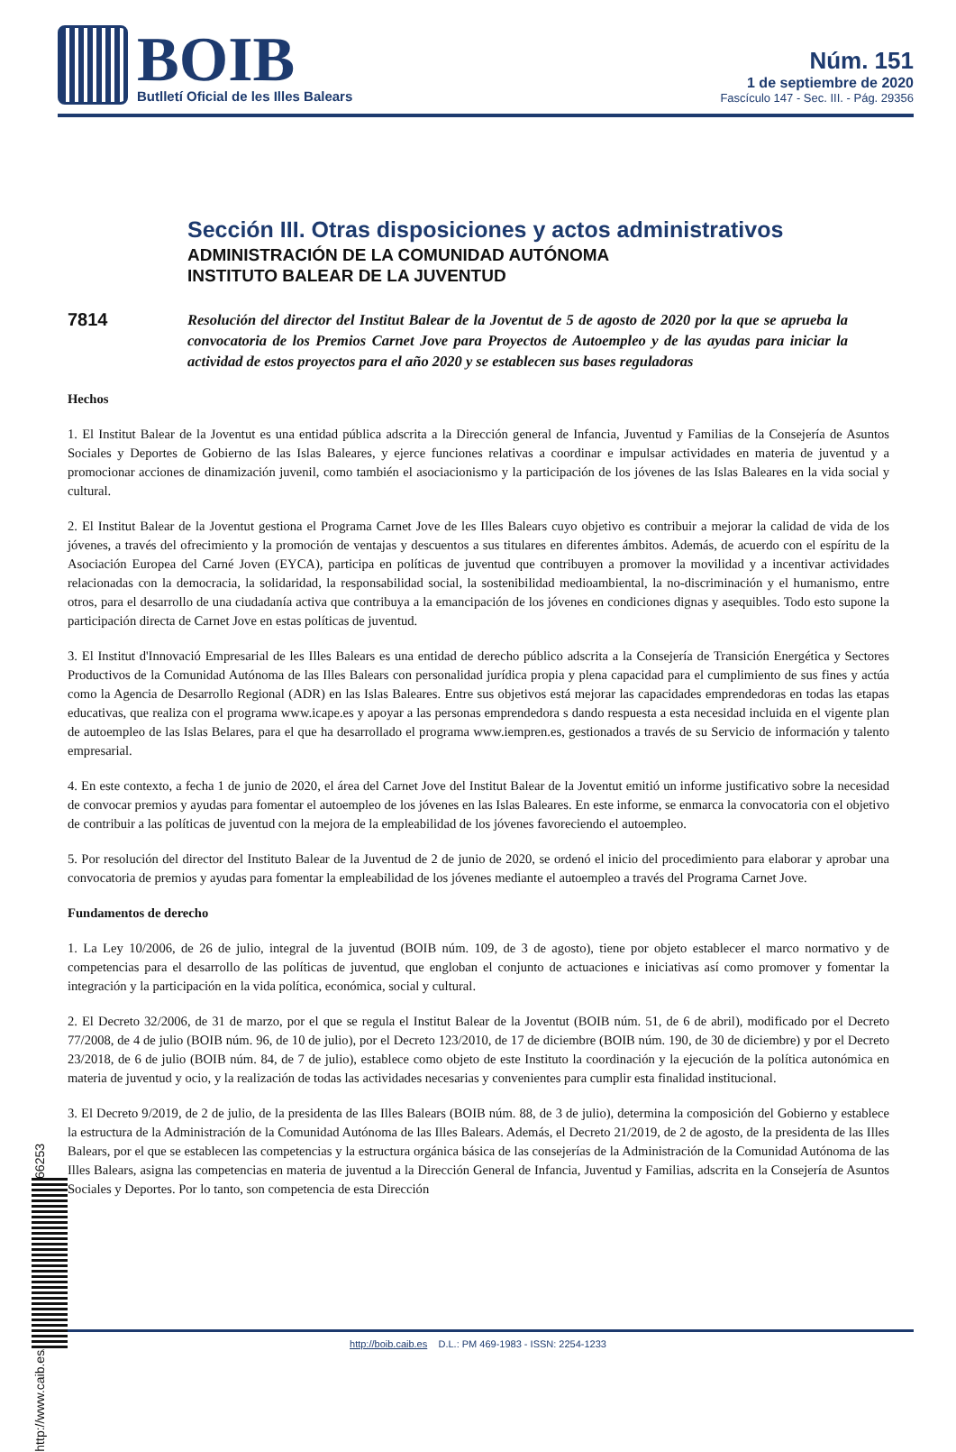BOIB
Butlletí Oficial de les Illes Balears
Núm. 151
1 de septiembre de 2020
Fascículo 147 - Sec. III. - Pág. 29356
Sección III. Otras disposiciones y actos administrativos
ADMINISTRACIÓN DE LA COMUNIDAD AUTÓNOMA
INSTITUTO BALEAR DE LA JUVENTUD
7814
Resolución del director del Institut Balear de la Joventut de 5 de agosto de 2020 por la que se aprueba la convocatoria de los Premios Carnet Jove para Proyectos de Autoempleo y de las ayudas para iniciar la actividad de estos proyectos para el año 2020 y se establecen sus bases reguladoras
Hechos
1. El Institut Balear de la Joventut es una entidad pública adscrita a la Dirección general de Infancia, Juventud y Familias de la Consejería de Asuntos Sociales y Deportes de Gobierno de las Islas Baleares, y ejerce funciones relativas a coordinar e impulsar actividades en materia de juventud y a promocionar acciones de dinamización juvenil, como también el asociacionismo y la participación de los jóvenes de las Islas Baleares en la vida social y cultural.
2. El Institut Balear de la Joventut gestiona el Programa Carnet Jove de les Illes Balears cuyo objetivo es contribuir a mejorar la calidad de vida de los jóvenes, a través del ofrecimiento y la promoción de ventajas y descuentos a sus titulares en diferentes ámbitos. Además, de acuerdo con el espíritu de la Asociación Europea del Carné Joven (EYCA), participa en políticas de juventud que contribuyen a promover la movilidad y a incentivar actividades relacionadas con la democracia, la solidaridad, la responsabilidad social, la sostenibilidad medioambiental, la no-discriminación y el humanismo, entre otros, para el desarrollo de una ciudadanía activa que contribuya a la emancipación de los jóvenes en condiciones dignas y asequibles. Todo esto supone la participación directa de Carnet Jove en estas políticas de juventud.
3. El Institut d'Innovació Empresarial de les Illes Balears es una entidad de derecho público adscrita a la Consejería de Transición Energética y Sectores Productivos de la Comunidad Autónoma de las Illes Balears con personalidad jurídica propia y plena capacidad para el cumplimiento de sus fines y actúa como la Agencia de Desarrollo Regional (ADR) en las Islas Baleares. Entre sus objetivos está mejorar las capacidades emprendedoras en todas las etapas educativas, que realiza con el programa www.icape.es y apoyar a las personas emprendedora s dando respuesta a esta necesidad incluida en el vigente plan de autoempleo de las Islas Belares, para el que ha desarrollado el programa www.iempren.es, gestionados a través de su Servicio de información y talento empresarial.
4. En este contexto, a fecha 1 de junio de 2020, el área del Carnet Jove del Institut Balear de la Joventut emitió un informe justificativo sobre la necesidad de convocar premios y ayudas para fomentar el autoempleo de los jóvenes en las Islas Baleares. En este informe, se enmarca la convocatoria con el objetivo de contribuir a las políticas de juventud con la mejora de la empleabilidad de los jóvenes favoreciendo el autoempleo.
5. Por resolución del director del Instituto Balear de la Juventud de 2 de junio de 2020, se ordenó el inicio del procedimiento para elaborar y aprobar una convocatoria de premios y ayudas para fomentar la empleabilidad de los jóvenes mediante el autoempleo a través del Programa Carnet Jove.
Fundamentos de derecho
1. La Ley 10/2006, de 26 de julio, integral de la juventud (BOIB núm. 109, de 3 de agosto), tiene por objeto establecer el marco normativo y de competencias para el desarrollo de las políticas de juventud, que engloban el conjunto de actuaciones e iniciativas así como promover y fomentar la integración y la participación en la vida política, económica, social y cultural.
2. El Decreto 32/2006, de 31 de marzo, por el que se regula el Institut Balear de la Joventut (BOIB núm. 51, de 6 de abril), modificado por el Decreto 77/2008, de 4 de julio (BOIB núm. 96, de 10 de julio), por el Decreto 123/2010, de 17 de diciembre (BOIB núm. 190, de 30 de diciembre) y por el Decreto 23/2018, de 6 de julio (BOIB núm. 84, de 7 de julio), establece como objeto de este Instituto la coordinación y la ejecución de la política autonómica en materia de juventud y ocio, y la realización de todas las actividades necesarias y convenientes para cumplir esta finalidad institucional.
3. El Decreto 9/2019, de 2 de julio, de la presidenta de las Illes Balears (BOIB núm. 88, de 3 de julio), determina la composición del Gobierno y establece la estructura de la Administración de la Comunidad Autónoma de las Illes Balears. Además, el Decreto 21/2019, de 2 de agosto, de la presidenta de las Illes Balears, por el que se establecen las competencias y la estructura orgánica básica de las consejerías de la Administración de la Comunidad Autónoma de las Illes Balears, asigna las competencias en materia de juventud a la Dirección General de Infancia, Juventud y Familias, adscrita en la Consejería de Asuntos Sociales y Deportes. Por lo tanto, son competencia de esta Dirección
http://www.caib.es/eboibfront/pdf/es/2020/151/1066253
http://boib.caib.es D.L.: PM 469-1983 - ISSN: 2254-1233